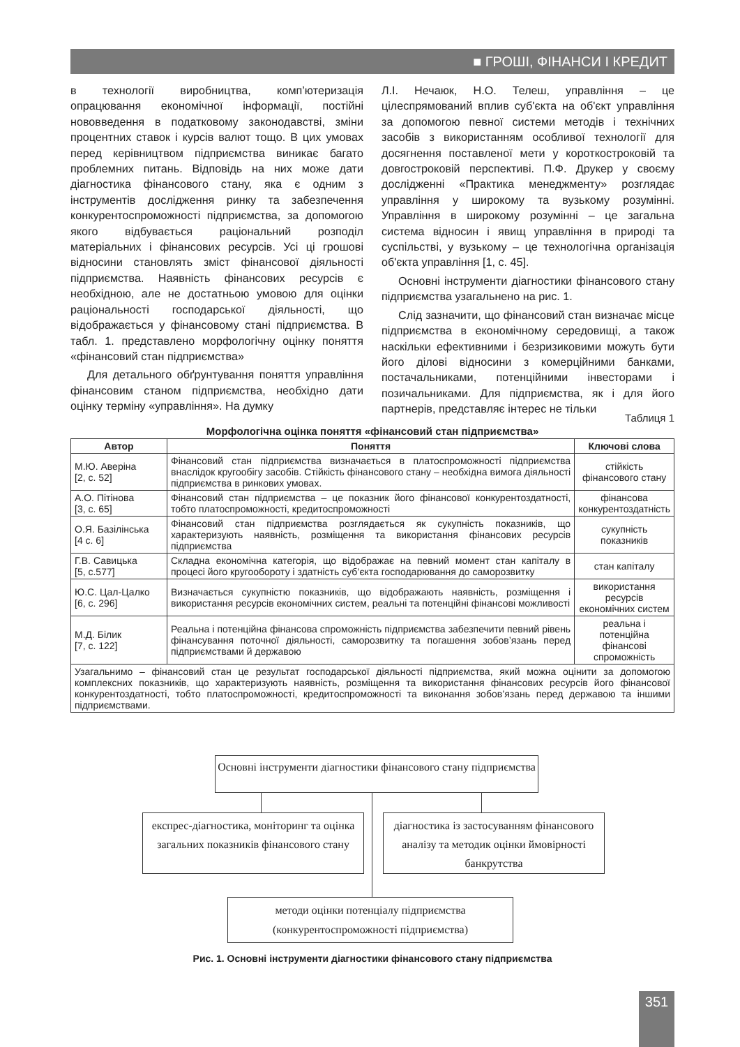■ ГРОШІ, ФІНАНСИ І КРЕДИТ
в технології виробництва, комп’ютеризація опрацювання економічної інформації, постійні нововведення в податковому законодавстві, зміни процентних ставок і курсів валют тощо. В цих умовах перед керівництвом підприємства виникає багато проблемних питань. Відповідь на них може дати діагностика фінансового стану, яка є одним з інструментів дослідження ринку та забезпечення конкурентоспроможності підприємства, за допомогою якого відбувається раціональний розподіл матеріальних і фінансових ресурсів. Усі ці грошові відносини становлять зміст фінансової діяльності підприємства. Наявність фінансових ресурсів є необхідною, але не достатньою умовою для оцінки раціональності господарської діяльності, що відображається у фінансовому стані підприємства. В табл. 1. представлено морфологічну оцінку поняття «фінансовий стан підприємства»
Для детального обґрунтування поняття управління фінансовим станом підприємства, необхідно дати оцінку терміну «управління». На думку
Л.І. Нечаюк, Н.О. Телеш, управління – це цілеспрямований вплив суб'єкта на об'єкт управління за допомогою певної системи методів і технічних засобів з використанням особливої технології для досягнення поставленої мети у короткостроковій та довгостроковій перспективі. П.Ф. Друкер у своєму дослідженні «Практика менеджменту» розглядає управління у широкому та вузькому розумінні. Управління в широкому розумінні – це загальна система відносин і явищ управління в природі та суспільстві, у вузькому – це технологічна організація об'єкта управління [1, с. 45].
Основні інструменти діагностики фінансового стану підприємства узагальнено на рис. 1.
Слід зазначити, що фінансовий стан визначає місце підприємства в економічному середовищі, а також наскільки ефективними і безризиковими можуть бути його ділові відносини з комерційними банками, постачальниками, потенційними інвесторами і позичальниками. Для підприємства, як і для його партнерів, представляє інтерес не тільки
Таблиця 1
Морфологічна оцінка поняття «фінансовий стан підприємства»
| Автор | Поняття | Ключові слова |
| --- | --- | --- |
| М.Ю. Аверіна [2, с. 52] | Фінансовий стан підприємства визначається в платоспроможності підприємства внаслідок кругообігу засобів. Стійкість фінансового стану – необхідна вимога діяльності підприємства в ринкових умовах. | стійкість фінансового стану |
| А.О. Пітінова [3, с. 65] | Фінансовий стан підприємства – це показник його фінансової конкурентоздатності, тобто платоспроможності, кредитоспроможності | фінансова конкурентоздатність |
| О.Я. Базілінська [4 с. 6] | Фінансовий стан підприємства розглядається як сукупність показників, що характеризують наявність, розміщення та використання фінансових ресурсів підприємства | сукупність показників |
| Г.В. Савицька [5, с.577] | Складна економічна категорія, що відображає на певний момент стан капіталу в процесі його кругообороту і здатність суб’єкта господарювання до саморозвитку | стан капіталу |
| Ю.С. Цал-Цалко [6, с. 296] | Визначається сукупністю показників, що відображають наявність, розміщення і використання ресурсів економічних систем, реальні та потенційні фінансові можливості | використання ресурсів економічних систем |
| М.Д. Білик [7, с. 122] | Реальна і потенційна фінансова спроможність підприємства забезпечити певний рівень фінансування поточної діяльності, саморозвитку та погашення зобов’язань перед підприємствами й державою | реальна і потенційна фінансові спроможність |
| Узагальнимо – фінансовий стан це результат господарської діяльності підприємства, який можна оцінити за допомогою комплексних показників, що характеризують наявність, розміщення та використання фінансових ресурсів його фінансової конкурентоздатності, тобто платоспроможності, кредитоспроможності та виконання зобов’язань перед державою та іншими підприємствами. | | |
Основні інструменти діагностики фінансового стану підприємства
експрес-діагностика, моніторинг та оцінка загальних показників фінансового стану
діагностика із застосуванням фінансового аналізу та методик оцінки ймовірності банкрутства
методи оцінки потенціалу підприємства (конкурентоспроможності підприємства)
Рис. 1. Основні інструменти діагностики фінансового стану підприємства
351